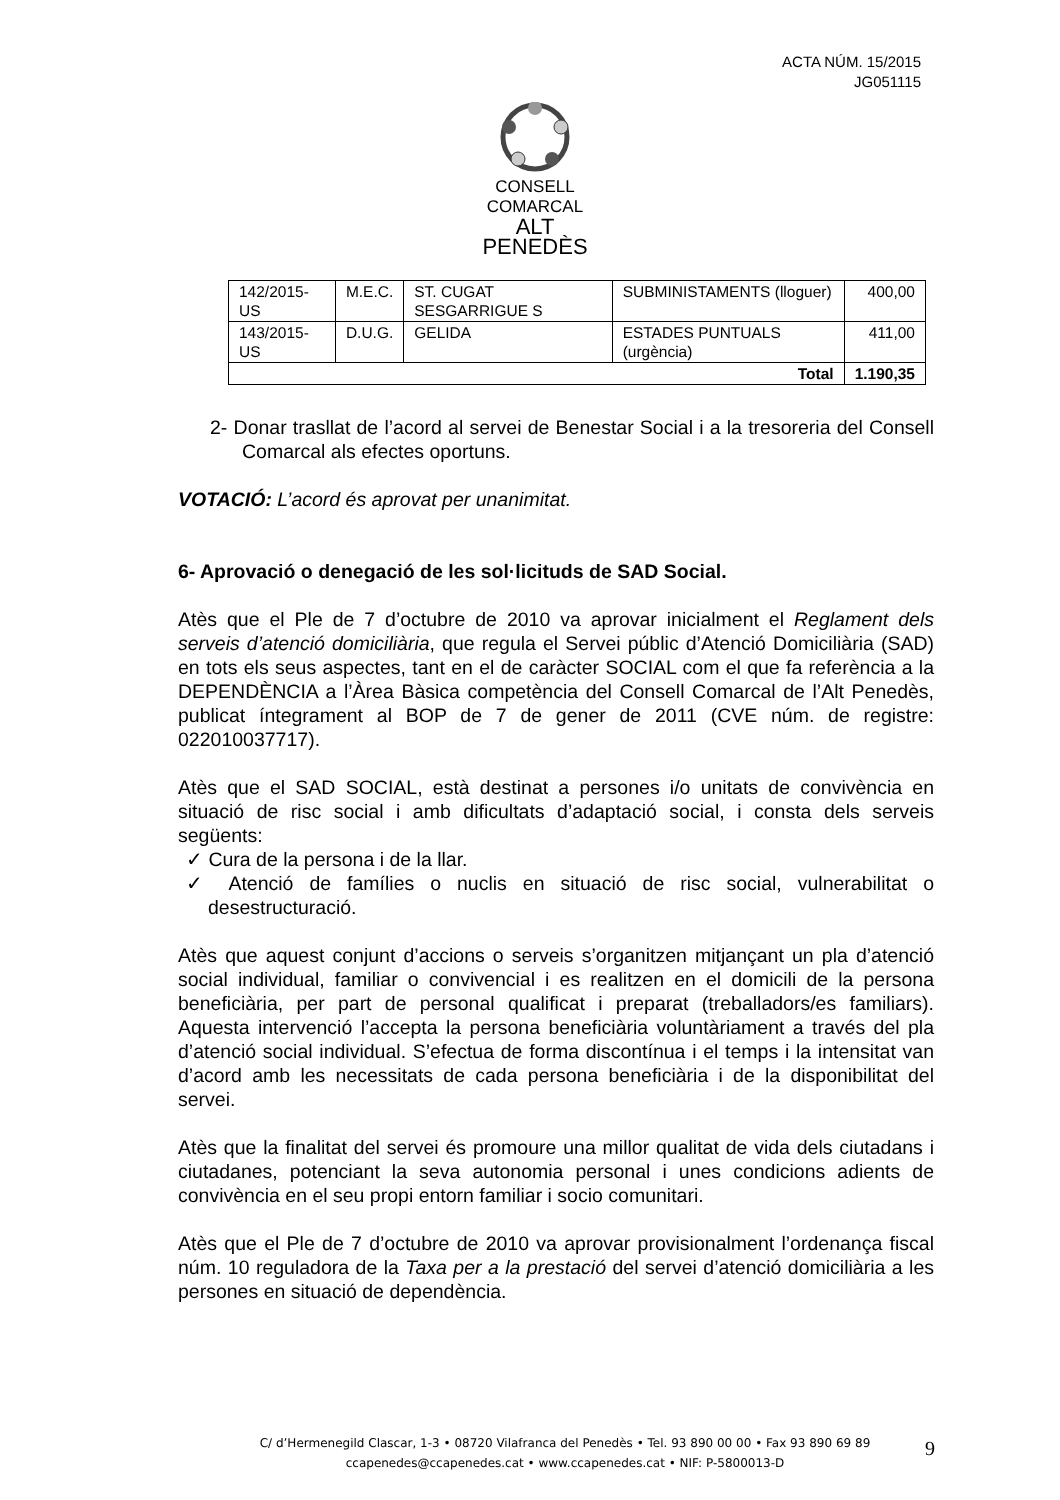ACTA NÚM. 15/2015
JG051115
CONSELL COMARCAL
ALT PENEDÈS
| 142/2015-US | M.E.C. | ST. CUGAT SESGARRIGUE S | SUBMINISTAMENTS (lloguer) | 400,00 |
| 143/2015-US | D.U.G. | GELIDA | ESTADES PUNTUALS (urgència) | 411,00 |
| Total | | | | 1.190,35 |
2- Donar trasllat de l’acord al servei de Benestar Social i a la tresoreria del Consell Comarcal als efectes oportuns.
VOTACIÓ: L’acord és aprovat per unanimitat.
6- Aprovació o denegació de les sol·licituds de SAD Social.
Atès que el Ple de 7 d’octubre de 2010 va aprovar inicialment el Reglament dels serveis d’atenció domiciliària, que regula el Servei públic d’Atenció Domiciliària (SAD) en tots els seus aspectes, tant en el de caràcter SOCIAL com el que fa referència a la DEPENDÈNCIA a l’Àrea Bàsica competència del Consell Comarcal de l’Alt Penedès, publicat íntegrament al BOP de 7 de gener de 2011 (CVE núm. de registre: 022010037717).
Atès que el SAD SOCIAL, està destinat a persones i/o unitats de convivència en situació de risc social i amb dificultats d’adaptació social, i consta dels serveis següents:
✓ Cura de la persona i de la llar.
✓ Atenció de famílies o nuclis en situació de risc social, vulnerabilitat o desestructuració.
Atès que aquest conjunt d’accions o serveis s’organitzen mitjançant un pla d’atenció social individual, familiar o convivencial i es realitzen en el domicili de la persona beneficiària, per part de personal qualificat i preparat (treballadors/es familiars). Aquesta intervenció l’accepta la persona beneficiària voluntàriament a través del pla d’atenció social individual. S’efectua de forma discontínua i el temps i la intensitat van d’acord amb les necessitats de cada persona beneficiària i de la disponibilitat del servei.
Atès que la finalitat del servei és promoure una millor qualitat de vida dels ciutadans i ciutadanes, potenciant la seva autonomia personal i unes condicions adients de convivència en el seu propi entorn familiar i socio comunitari.
Atès que el Ple de 7 d’octubre de 2010 va aprovar provisionalment l’ordenança fiscal núm. 10 reguladora de la Taxa per a la prestació del servei d’atenció domiciliària a les persones en situació de dependència.
C/ d’Hermenegild Clascar, 1-3 • 08720 Vilafranca del Penedès • Tel. 93 890 00 00 • Fax 93 890 69 89
ccapenedes@ccapenedes.cat • www.ccapenedes.cat • NIF: P-5800013-D
9